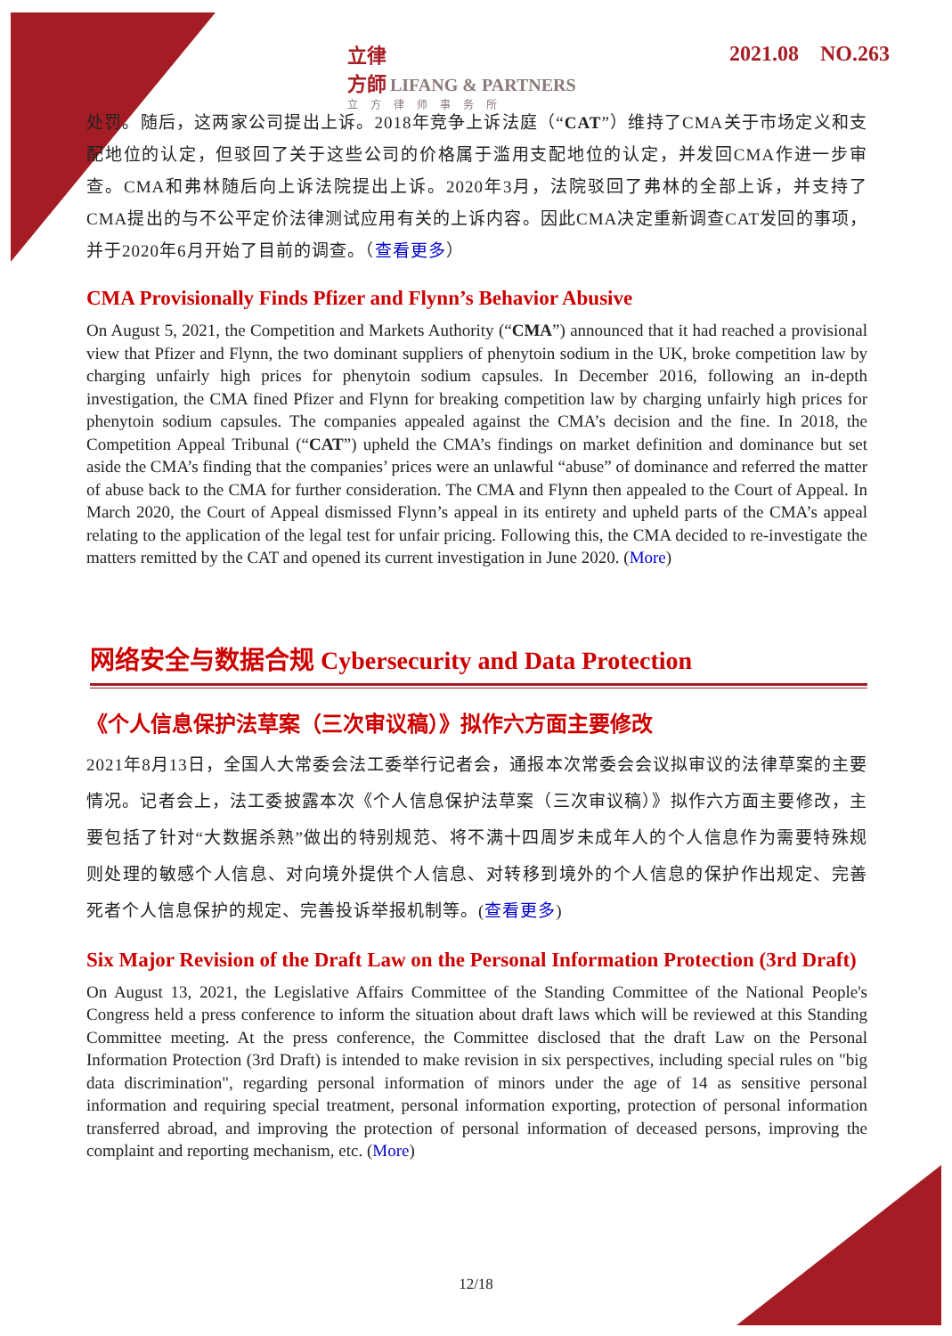立律
方師 LIFANG & PARTNERS
立方律师事务所
2021.08 NO.263
处罚。随后，这两家公司提出上诉。2018年竞争上诉法庭（“CAT”）维持了CMA关于市场定义和支配地位的认定，但驳回了关于这些公司的价格属于滥用支配地位的认定，并发回CMA作进一步审查。CMA和弗林随后向上诉法院提出上诉。2020年3月，法院驳回了弗林的全部上诉，并支持了CMA提出的与不公平定价法律测试应用有关的上诉内容。因此CMA决定重新调查CAT发回的事项，并于2020年6月开始了目前的调查。（查看更多）
CMA Provisionally Finds Pfizer and Flynn’s Behavior Abusive
On August 5, 2021, the Competition and Markets Authority (“CMA”) announced that it had reached a provisional view that Pfizer and Flynn, the two dominant suppliers of phenytoin sodium in the UK, broke competition law by charging unfairly high prices for phenytoin sodium capsules. In December 2016, following an in-depth investigation, the CMA fined Pfizer and Flynn for breaking competition law by charging unfairly high prices for phenytoin sodium capsules. The companies appealed against the CMA’s decision and the fine. In 2018, the Competition Appeal Tribunal (“CAT”) upheld the CMA’s findings on market definition and dominance but set aside the CMA’s finding that the companies’ prices were an unlawful “abuse” of dominance and referred the matter of abuse back to the CMA for further consideration. The CMA and Flynn then appealed to the Court of Appeal. In March 2020, the Court of Appeal dismissed Flynn’s appeal in its entirety and upheld parts of the CMA’s appeal relating to the application of the legal test for unfair pricing. Following this, the CMA decided to re-investigate the matters remitted by the CAT and opened its current investigation in June 2020. (More)
网络安全与数据合规 Cybersecurity and Data Protection
《个人信息保护法草案（三次审议稿）》拟作六方面主要修改
2021年8月13日，全国人大常委会法工委举行记者会，通报本次常委会会议拟审议的法律草案的主要情况。记者会上，法工委披露本次《个人信息保护法草案（三次审议稿）》拟作六方面主要修改，主要包括了针对“大数据杀熟”做出的特别规范、将不满十四周岁未成年人的个人信息作为需要特殊规则处理的敏感个人信息、对向境外提供个人信息、对转移到境外的个人信息的保护作出规定、完善死者个人信息保护的规定、完善投诉举报机制等。(查看更多)
Six Major Revision of the Draft Law on the Personal Information Protection (3rd Draft)
On August 13, 2021, the Legislative Affairs Committee of the Standing Committee of the National People's Congress held a press conference to inform the situation about draft laws which will be reviewed at this Standing Committee meeting. At the press conference, the Committee disclosed that the draft Law on the Personal Information Protection (3rd Draft) is intended to make revision in six perspectives, including special rules on "big data discrimination", regarding personal information of minors under the age of 14 as sensitive personal information and requiring special treatment, personal information exporting, protection of personal information transferred abroad, and improving the protection of personal information of deceased persons, improving the complaint and reporting mechanism, etc. (More)
12/18